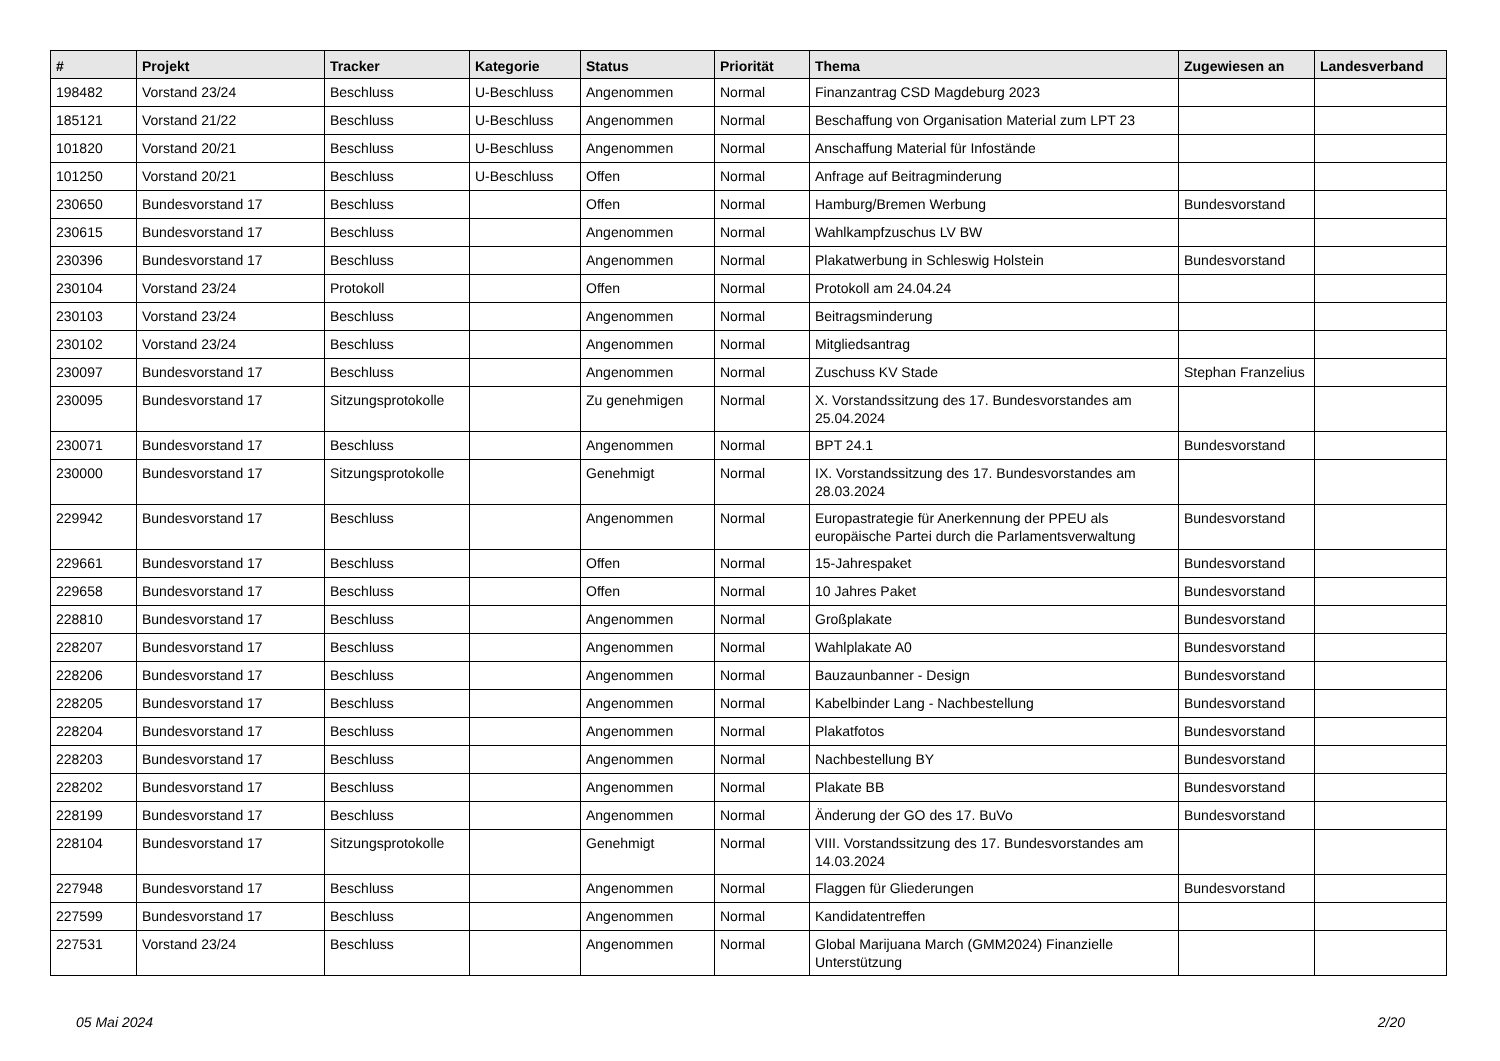| # | Projekt | Tracker | Kategorie | Status | Priorität | Thema | Zugewiesen an | Landesverband |
| --- | --- | --- | --- | --- | --- | --- | --- | --- |
| 198482 | Vorstand 23/24 | Beschluss | U-Beschluss | Angenommen | Normal | Finanzantrag CSD Magdeburg 2023 | | |
| 185121 | Vorstand 21/22 | Beschluss | U-Beschluss | Angenommen | Normal | Beschaffung von Organisation Material zum LPT 23 | | |
| 101820 | Vorstand 20/21 | Beschluss | U-Beschluss | Angenommen | Normal | Anschaffung Material für Infostände | | |
| 101250 | Vorstand 20/21 | Beschluss | U-Beschluss | Offen | Normal | Anfrage auf Beitragminderung | | |
| 230650 | Bundesvorstand 17 | Beschluss | | Offen | Normal | Hamburg/Bremen Werbung | Bundesvorstand | |
| 230615 | Bundesvorstand 17 | Beschluss | | Angenommen | Normal | Wahlkampfzuschus LV BW | | |
| 230396 | Bundesvorstand 17 | Beschluss | | Angenommen | Normal | Plakatwerbung in Schleswig Holstein | Bundesvorstand | |
| 230104 | Vorstand 23/24 | Protokoll | | Offen | Normal | Protokoll am 24.04.24 | | |
| 230103 | Vorstand 23/24 | Beschluss | | Angenommen | Normal | Beitragsminderung | | |
| 230102 | Vorstand 23/24 | Beschluss | | Angenommen | Normal | Mitgliedsantrag | | |
| 230097 | Bundesvorstand 17 | Beschluss | | Angenommen | Normal | Zuschuss KV Stade | Stephan Franzelius | |
| 230095 | Bundesvorstand 17 | Sitzungsprotokolle | | Zu genehmigen | Normal | X. Vorstandssitzung des 17. Bundesvorstandes am 25.04.2024 | | |
| 230071 | Bundesvorstand 17 | Beschluss | | Angenommen | Normal | BPT 24.1 | Bundesvorstand | |
| 230000 | Bundesvorstand 17 | Sitzungsprotokolle | | Genehmigt | Normal | IX. Vorstandssitzung des 17. Bundesvorstandes am 28.03.2024 | | |
| 229942 | Bundesvorstand 17 | Beschluss | | Angenommen | Normal | Europastrategie für Anerkennung der PPEU als europäische Partei durch die Parlamentsverwaltung | Bundesvorstand | |
| 229661 | Bundesvorstand 17 | Beschluss | | Offen | Normal | 15-Jahrespaket | Bundesvorstand | |
| 229658 | Bundesvorstand 17 | Beschluss | | Offen | Normal | 10 Jahres Paket | Bundesvorstand | |
| 228810 | Bundesvorstand 17 | Beschluss | | Angenommen | Normal | Großplakate | Bundesvorstand | |
| 228207 | Bundesvorstand 17 | Beschluss | | Angenommen | Normal | Wahlplakate A0 | Bundesvorstand | |
| 228206 | Bundesvorstand 17 | Beschluss | | Angenommen | Normal | Bauzaunbanner - Design | Bundesvorstand | |
| 228205 | Bundesvorstand 17 | Beschluss | | Angenommen | Normal | Kabelbinder Lang - Nachbestellung | Bundesvorstand | |
| 228204 | Bundesvorstand 17 | Beschluss | | Angenommen | Normal | Plakatfotos | Bundesvorstand | |
| 228203 | Bundesvorstand 17 | Beschluss | | Angenommen | Normal | Nachbestellung BY | Bundesvorstand | |
| 228202 | Bundesvorstand 17 | Beschluss | | Angenommen | Normal | Plakate BB | Bundesvorstand | |
| 228199 | Bundesvorstand 17 | Beschluss | | Angenommen | Normal | Änderung der GO des 17. BuVo | Bundesvorstand | |
| 228104 | Bundesvorstand 17 | Sitzungsprotokolle | | Genehmigt | Normal | VIII. Vorstandssitzung des 17. Bundesvorstandes am 14.03.2024 | | |
| 227948 | Bundesvorstand 17 | Beschluss | | Angenommen | Normal | Flaggen für Gliederungen | Bundesvorstand | |
| 227599 | Bundesvorstand 17 | Beschluss | | Angenommen | Normal | Kandidatentreffen | | |
| 227531 | Vorstand 23/24 | Beschluss | | Angenommen | Normal | Global Marijuana March (GMM2024) Finanzielle Unterstützung | | |
05 Mai 2024 2/20